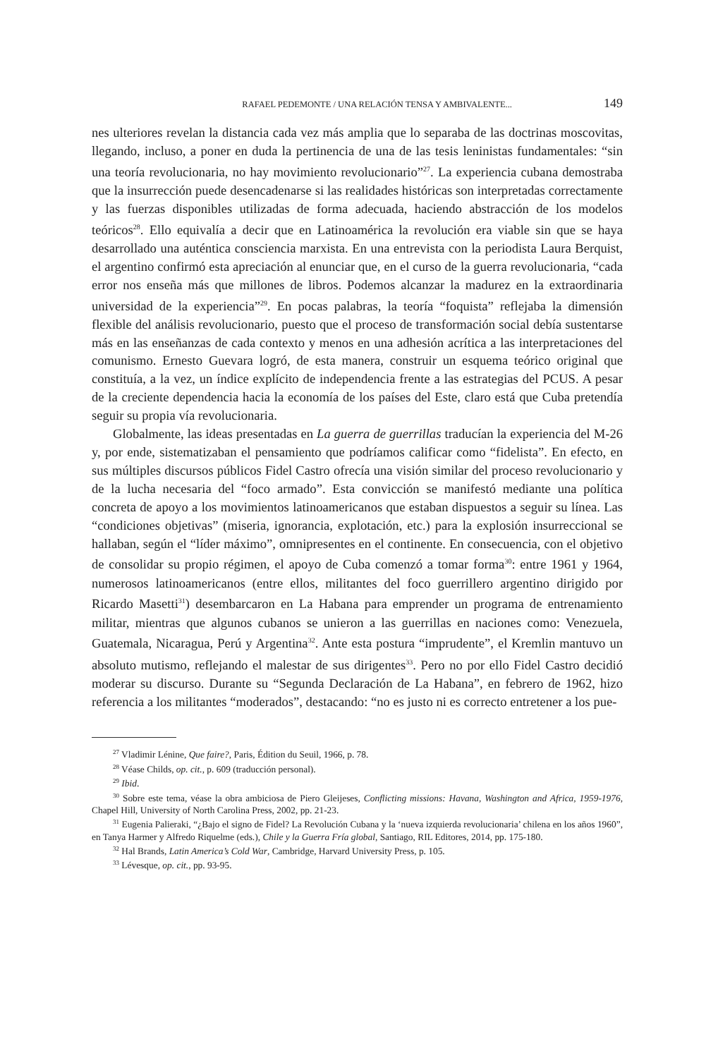RAFAEL PEDEMONTE / UNA RELACIÓN TENSA Y AMBIVALENTE... 149
nes ulteriores revelan la distancia cada vez más amplia que lo separaba de las doctrinas moscovitas, llegando, incluso, a poner en duda la pertinencia de una de las tesis leninistas fundamentales: “sin una teoría revolucionaria, no hay movimiento revolucionario”<sup>27</sup>. La experiencia cubana demostraba que la insurrección puede desencadenarse si las realidades históricas son interpretadas correctamente y las fuerzas disponibles utilizadas de forma adecuada, haciendo abstracción de los modelos teóricos<sup>28</sup>. Ello equivalía a decir que en Latinoamérica la revolución era viable sin que se haya desarrollado una auténtica consciencia marxista. En una entrevista con la periodista Laura Berquist, el argentino confirmó esta apreciación al enunciar que, en el curso de la guerra revolucionaria, “cada error nos enseña más que millones de libros. Podemos alcanzar la madurez en la extraordinaria universidad de la experiencia”<sup>29</sup>. En pocas palabras, la teoría “foquista” reflejaba la dimensión flexible del análisis revolucionario, puesto que el proceso de transformación social debía sustentarse más en las enseñanzas de cada contexto y menos en una adhesión acrítica a las interpretaciones del comunismo. Ernesto Guevara logró, de esta manera, construir un esquema teórico original que constituía, a la vez, un índice explícito de independencia frente a las estrategias del PCUS. A pesar de la creciente dependencia hacia la economía de los países del Este, claro está que Cuba pretendía seguir su propia vía revolucionaria.
Globalmente, las ideas presentadas en La guerra de guerrillas traducían la experiencia del M-26 y, por ende, sistematizaban el pensamiento que podríamos calificar como “fidelista”. En efecto, en sus múltiples discursos públicos Fidel Castro ofrecía una visión similar del proceso revolucionario y de la lucha necesaria del “foco armado”. Esta convicción se manifestó mediante una política concreta de apoyo a los movimientos latinoamericanos que estaban dispuestos a seguir su línea. Las “condiciones objetivas” (miseria, ignorancia, explotación, etc.) para la explosión insurreccional se hallaban, según el “líder máximo”, omnipresentes en el continente. En consecuencia, con el objetivo de consolidar su propio régimen, el apoyo de Cuba comenzó a tomar forma<sup>30</sup>: entre 1961 y 1964, numerosos latinoamericanos (entre ellos, militantes del foco guerrillero argentino dirigido por Ricardo Masetti<sup>31</sup>) desembarcaron en La Habana para emprender un programa de entrenamiento militar, mientras que algunos cubanos se unieron a las guerrillas en naciones como: Venezuela, Guatemala, Nicaragua, Perú y Argentina<sup>32</sup>. Ante esta postura “imprudente”, el Kremlin mantuvo un absoluto mutismo, reflejando el malestar de sus dirigentes<sup>33</sup>. Pero no por ello Fidel Castro decidió moderar su discurso. Durante su “Segunda Declaración de La Habana”, en febrero de 1962, hizo referencia a los militantes “moderados”, destacando: “no es justo ni es correcto entretener a los pue-
<sup>27</sup> Vladimir Lénine, Que faire?, Paris, Édition du Seuil, 1966, p. 78.
<sup>28</sup> Véase Childs, op. cit., p. 609 (traducción personal).
<sup>29</sup> Ibid.
<sup>30</sup> Sobre este tema, véase la obra ambiciosa de Piero Gleijeses, Conflicting missions: Havana, Washington and Africa, 1959-1976, Chapel Hill, University of North Carolina Press, 2002, pp. 21-23.
<sup>31</sup> Eugenia Palieraki, “¿Bajo el signo de Fidel? La Revolución Cubana y la ‘nueva izquierda revolucionaria’ chilena en los años 1960”, en Tanya Harmer y Alfredo Riquelme (eds.), Chile y la Guerra Fría global, Santiago, RIL Editores, 2014, pp. 175-180.
<sup>32</sup> Hal Brands, Latin America’s Cold War, Cambridge, Harvard University Press, p. 105.
<sup>33</sup> Lévesque, op. cit., pp. 93-95.